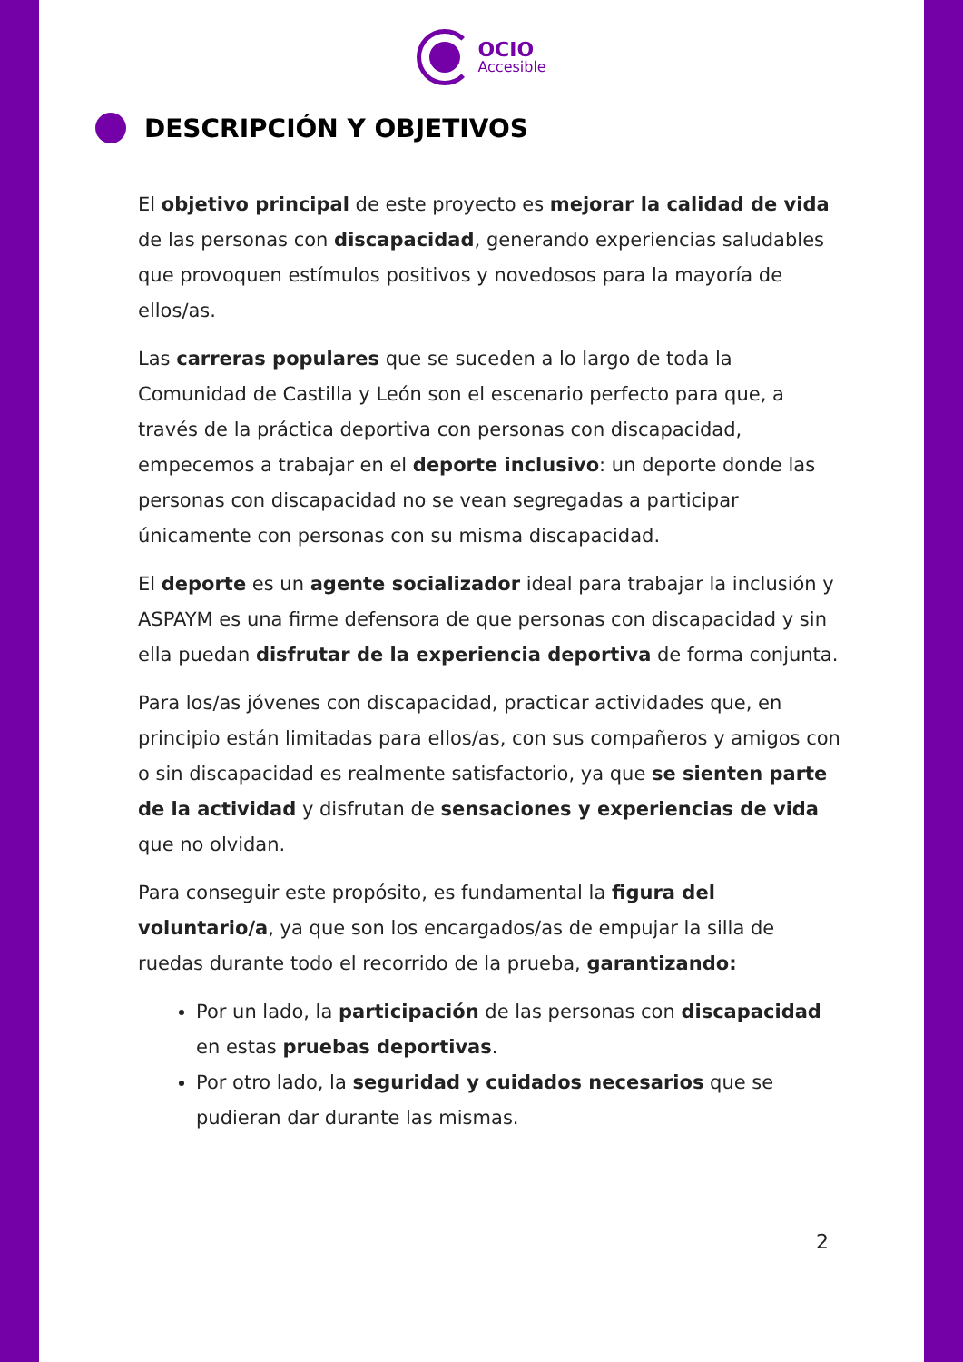OCIO
Accesible
DESCRIPCIÓN Y OBJETIVOS
El objetivo principal de este proyecto es mejorar la calidad de vida de las personas con discapacidad, generando experiencias saludables que provoquen estímulos positivos y novedosos para la mayoría de ellos/as.
Las carreras populares que se suceden a lo largo de toda la Comunidad de Castilla y León son el escenario perfecto para que, a través de la práctica deportiva con personas con discapacidad, empecemos a trabajar en el deporte inclusivo: un deporte donde las personas con discapacidad no se vean segregadas a participar únicamente con personas con su misma discapacidad.
El deporte es un agente socializador ideal para trabajar la inclusión y ASPAYM es una firme defensora de que personas con discapacidad y sin ella puedan disfrutar de la experiencia deportiva de forma conjunta.
Para los/as jóvenes con discapacidad, practicar actividades que, en principio están limitadas para ellos/as, con sus compañeros y amigos con o sin discapacidad es realmente satisfactorio, ya que se sienten parte de la actividad y disfrutan de sensaciones y experiencias de vida que no olvidan.
Para conseguir este propósito, es fundamental la figura del voluntario/a, ya que son los encargados/as de empujar la silla de ruedas durante todo el recorrido de la prueba, garantizando:
Por un lado, la participación de las personas con discapacidad en estas pruebas deportivas.
Por otro lado, la seguridad y cuidados necesarios que se pudieran dar durante las mismas.
2